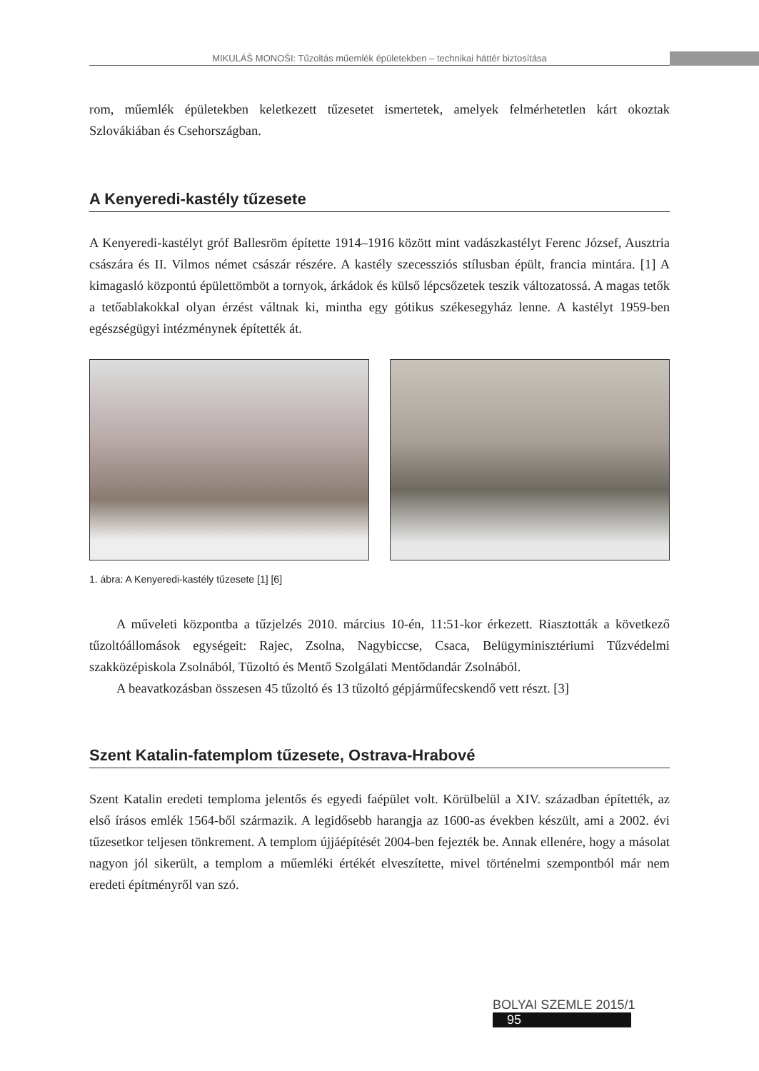MIKULÁŠ MONOŠI: Tűzoltás műemlék épületekben – technikai háttér biztosítása
rom, műemlék épületekben keletkezett tűzesetet ismertetek, amelyek felmérhetetlen kárt okoztak Szlovákiában és Csehországban.
A Kenyeredi-kastély tűzesete
A Kenyeredi-kastélyt gróf Ballesröm építette 1914–1916 között mint vadászkastélyt Ferenc József, Ausztria császára és II. Vilmos német császár részére. A kastély szecessziós stílusban épült, francia mintára. [1] A kimagasló központú épülettömböt a tornyok, árkádok és külső lépcsőzetek teszik változatossá. A magas tetők a tetőablakokkal olyan érzést váltnak ki, mintha egy gótikus székesegyház lenne. A kastélyt 1959-ben egészségügyi intézménynek építették át.
1. ábra: A Kenyeredi-kastély tűzesete [1] [6]
A műveleti központba a tűzjelzés 2010. március 10-én, 11:51-kor érkezett. Riasztották a következő tűzoltóállomások egységeit: Rajec, Zsolna, Nagybiccse, Csaca, Belügyminisztériumi Tűzvédelmi szakközépiskola Zsolnából, Tűzoltó és Mentő Szolgálati Mentődandár Zsolnából.
A beavatkozásban összesen 45 tűzoltó és 13 tűzoltó gépjárműfecskendő vett részt. [3]
Szent Katalin-fatemplom tűzesete, Ostrava-Hrabové
Szent Katalin eredeti temploma jelentős és egyedi faépület volt. Körülbelül a XIV. században építették, az első írásos emlék 1564-ből származik. A legidősebb harangja az 1600-as években készült, ami a 2002. évi tűzesetkor teljesen tönkrement. A templom újjáépítését 2004-ben fejezték be. Annak ellenére, hogy a másolat nagyon jól sikerült, a templom a műemléki értékét elveszítette, mivel történelmi szempontból már nem eredeti építményről van szó.
BOLYAI SZEMLE 2015/1 95